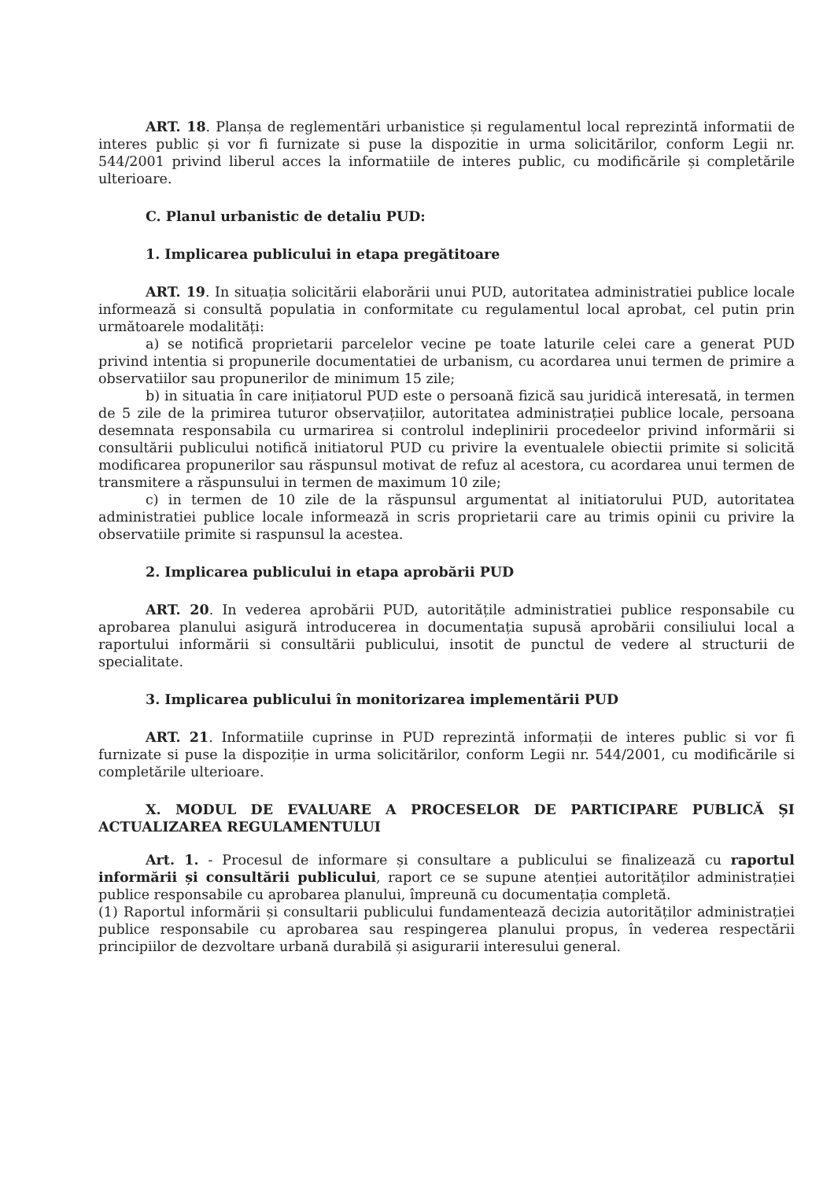ART. 18. Planșa de reglementări urbanistice și regulamentul local reprezintă informatii de interes public și vor fi furnizate si puse la dispozitie in urma solicitărilor, conform Legii nr. 544/2001 privind liberul acces la informatiile de interes public, cu modificările și completările ulterioare.
C. Planul urbanistic de detaliu PUD:
1. Implicarea publicului in etapa pregătitoare
ART. 19. In situația solicitării elaborării unui PUD, autoritatea administratiei publice locale informează si consultă populatia in conformitate cu regulamentul local aprobat, cel putin prin următoarele modalități:
a) se notifică proprietarii parcelelor vecine pe toate laturile celei care a generat PUD privind intentia si propunerile documentatiei de urbanism, cu acordarea unui termen de primire a observatiilor sau propunerilor de minimum 15 zile;
b) in situatia în care inițiatorul PUD este o persoană fizică sau juridică interesată, in termen de 5 zile de la primirea tuturor observațiilor, autoritatea administrației publice locale, persoana desemnata responsabila cu urmarirea si controlul indeplinirii procedeelor privind informării si consultării publicului notifică initiatorul PUD cu privire la eventualele obiectii primite si solicită modificarea propunerilor sau răspunsul motivat de refuz al acestora, cu acordarea unui termen de transmitere a răspunsului in termen de maximum 10 zile;
c) in termen de 10 zile de la răspunsul argumentat al initiatorului PUD, autoritatea administratiei publice locale informează in scris proprietarii care au trimis opinii cu privire la observatiile primite si raspunsul la acestea.
2. Implicarea publicului in etapa aprobării PUD
ART. 20. In vederea aprobării PUD, autoritățile administratiei publice responsabile cu aprobarea planului asigură introducerea in documentația supusă aprobării consiliului local a raportului informării si consultării publicului, insotit de punctul de vedere al structurii de specialitate.
3. Implicarea publicului în monitorizarea implementării PUD
ART. 21. Informatiile cuprinse in PUD reprezintă informații de interes public si vor fi furnizate si puse la dispoziție in urma solicitărilor, conform Legii nr. 544/2001, cu modificările si completările ulterioare.
X. MODUL DE EVALUARE A PROCESELOR DE PARTICIPARE PUBLICĂ ȘI ACTUALIZAREA REGULAMENTULUI
Art. 1. - Procesul de informare și consultare a publicului se finalizează cu raportul informării și consultării publicului, raport ce se supune atenției autorităților administrației publice responsabile cu aprobarea planului, împreună cu documentația completă.
(1) Raportul informării și consultarii publicului fundamentează decizia autorităților administrației publice responsabile cu aprobarea sau respingerea planului propus, în vederea respectării principiilor de dezvoltare urbană durabilă și asigurarii interesului general.